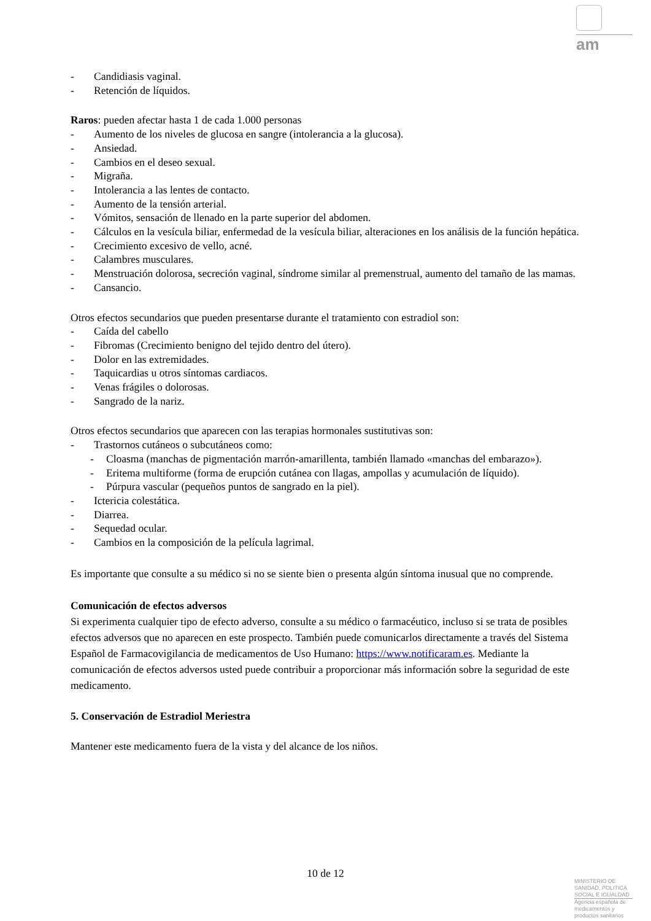am
- Candidiasis vaginal.
- Retención de líquidos.
Raros: pueden afectar hasta 1 de cada 1.000 personas
- Aumento de los niveles de glucosa en sangre (intolerancia a la glucosa).
- Ansiedad.
- Cambios en el deseo sexual.
- Migraña.
- Intolerancia a las lentes de contacto.
- Aumento de la tensión arterial.
- Vómitos, sensación de llenado en la parte superior del abdomen.
- Cálculos en la vesícula biliar, enfermedad de la vesícula biliar, alteraciones en los análisis de la función hepática.
- Crecimiento excesivo de vello, acné.
- Calambres musculares.
- Menstruación dolorosa, secreción vaginal, síndrome similar al premenstrual, aumento del tamaño de las mamas.
- Cansancio.
Otros efectos secundarios que pueden presentarse durante el tratamiento con estradiol son:
- Caída del cabello
- Fibromas (Crecimiento benigno del tejido dentro del útero).
- Dolor en las extremidades.
- Taquicardias u otros síntomas cardiacos.
- Venas frágiles o dolorosas.
- Sangrado de la nariz.
Otros efectos secundarios que aparecen con las terapias hormonales sustitutivas son:
- Trastornos cutáneos o subcutáneos como:
- Cloasma (manchas de pigmentación marrón-amarillenta, también llamado «manchas del embarazo»).
- Eritema multiforme (forma de erupción cutánea con llagas, ampollas y acumulación de líquido).
- Púrpura vascular (pequeños puntos de sangrado en la piel).
- Ictericia colestática.
- Diarrea.
- Sequedad ocular.
- Cambios en la composición de la película lagrimal.
Es importante que consulte a su médico si no se siente bien o presenta algún síntoma inusual que no comprende.
Comunicación de efectos adversos
Si experimenta cualquier tipo de efecto adverso, consulte a su médico o farmacéutico, incluso si se trata de posibles efectos adversos que no aparecen en este prospecto. También puede comunicarlos directamente a través del Sistema Español de Farmacovigilancia de medicamentos de Uso Humano: https://www.notificaram.es. Mediante la comunicación de efectos adversos usted puede contribuir a proporcionar más información sobre la seguridad de este medicamento.
5. Conservación de Estradiol Meriestra
Mantener este medicamento fuera de la vista y del alcance de los niños.
10 de 12
MINISTERIO DE
SANIDAD, POLITICA
SOCIAL E IGUALDAD
Agencia española de
medicamentos y
productos sanitarios